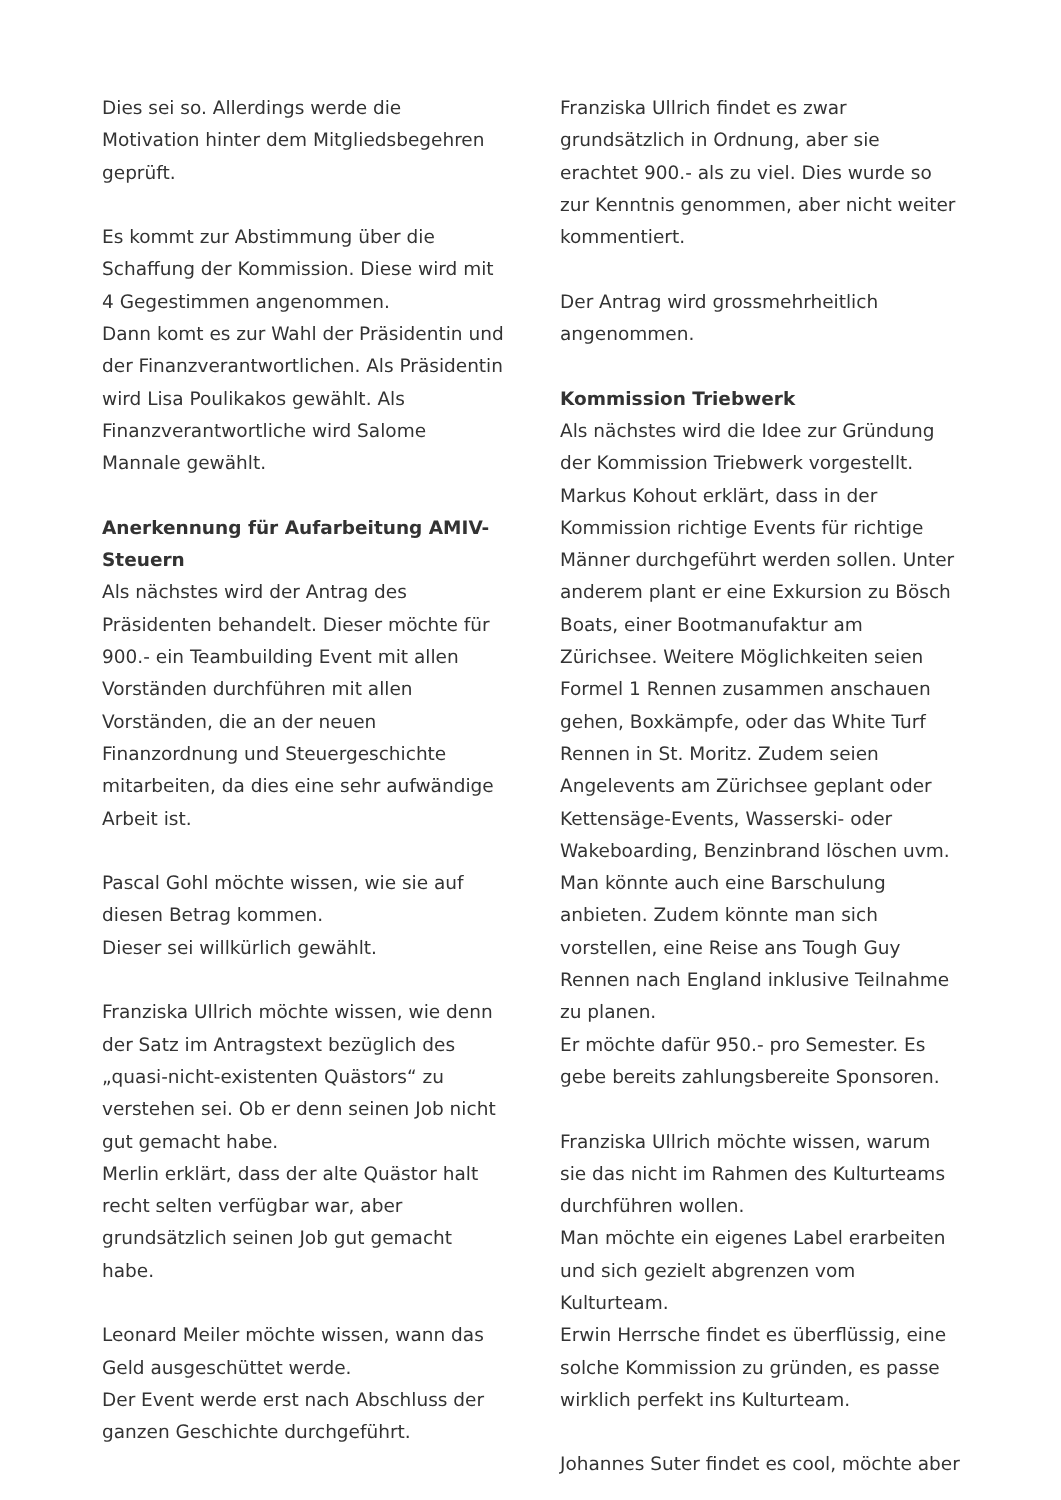Dies sei so. Allerdings werde die Motivation hinter dem Mitgliedsbegehren geprüft.
Es kommt zur Abstimmung über die Schaffung der Kommission. Diese wird mit 4 Gegestimmen angenommen.
Dann komt es zur Wahl der Präsidentin und der Finanzverantwortlichen. Als Präsidentin wird Lisa Poulikakos gewählt. Als Finanzverantwortliche wird Salome Mannale gewählt.
Anerkennung für Aufarbeitung AMIV-Steuern
Als nächstes wird der Antrag des Präsidenten behandelt. Dieser möchte für 900.- ein Teambuilding Event mit allen Vorständen durchführen mit allen Vorständen, die an der neuen Finanzordnung und Steuergeschichte mitarbeiten, da dies eine sehr aufwändige Arbeit ist.
Pascal Gohl möchte wissen, wie sie auf diesen Betrag kommen.
Dieser sei willkürlich gewählt.
Franziska Ullrich möchte wissen, wie denn der Satz im Antragstext bezüglich des „quasi-nicht-existenten Quästors“ zu verstehen sei. Ob er denn seinen Job nicht gut gemacht habe.
Merlin erklärt, dass der alte Quästor halt recht selten verfügbar war, aber grundsätzlich seinen Job gut gemacht habe.
Leonard Meiler möchte wissen, wann das Geld ausgeschüttet werde.
Der Event werde erst nach Abschluss der ganzen Geschichte durchgeführt.
Franziska Ullrich findet es zwar grundsätzlich in Ordnung, aber sie erachtet 900.- als zu viel. Dies wurde so zur Kenntnis genommen, aber nicht weiter kommentiert.
Der Antrag wird grossmehrheitlich angenommen.
Kommission Triebwerk
Als nächstes wird die Idee zur Gründung der Kommission Triebwerk vorgestellt.
Markus Kohout erklärt, dass in der Kommission richtige Events für richtige Männer durchgeführt werden sollen. Unter anderem plant er eine Exkursion zu Bösch Boats, einer Bootmanufaktur am Zürichsee. Weitere Möglichkeiten seien Formel 1 Rennen zusammen anschauen gehen, Boxkämpfe, oder das White Turf Rennen in St. Moritz. Zudem seien Angelevents am Zürichsee geplant oder Kettensäge-Events, Wasserski- oder Wakeboarding, Benzinbrand löschen uvm. Man könnte auch eine Barschulung anbieten. Zudem könnte man sich vorstellen, eine Reise ans Tough Guy Rennen nach England inklusive Teilnahme zu planen.
Er möchte dafür 950.- pro Semester. Es gebe bereits zahlungsbereite Sponsoren.
Franziska Ullrich möchte wissen, warum sie das nicht im Rahmen des Kulturteams durchführen wollen.
Man möchte ein eigenes Label erarbeiten und sich gezielt abgrenzen vom Kulturteam.
Erwin Herrsche findet es überflüssig, eine solche Kommission zu gründen, es passe wirklich perfekt ins Kulturteam.
Johannes Suter findet es cool, möchte aber